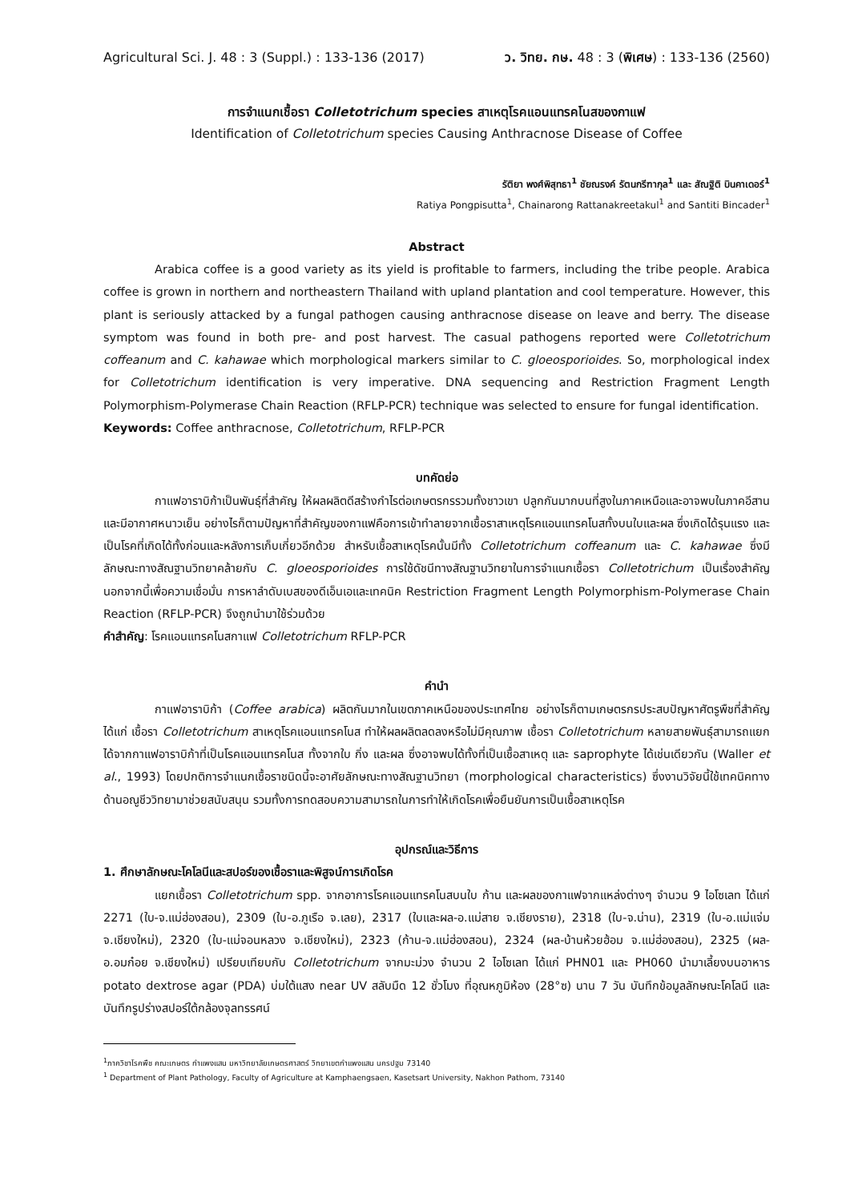Agricultural Sci. J. 48 : 3 (Suppl.) : 133-136 (2017) ว. วิทย. กษ. 48 : 3 (พิเศษ) : 133-136 (2560)
การจำแนกเชื้อรา Colletotrichum species สาเหตุโรคแอนแทรคโนสของกาแฟ
Identification of Colletotrichum species Causing Anthracnose Disease of Coffee
รัติยา พงศ์พิสุทธา<sup>1</sup> ชัยณรงค์ รัตนกรีฑากุล<sup>1</sup> และ สัณฐิติ บินคาเดอร์<sup>1</sup>
Ratiya Pongpisutta<sup>1</sup>, Chainarong Rattanakreetakul<sup>1</sup> and Santiti Bincader<sup>1</sup>
Abstract
Arabica coffee is a good variety as its yield is profitable to farmers, including the tribe people. Arabica coffee is grown in northern and northeastern Thailand with upland plantation and cool temperature. However, this plant is seriously attacked by a fungal pathogen causing anthracnose disease on leave and berry. The disease symptom was found in both pre- and post harvest. The casual pathogens reported were Colletotrichum coffeanum and C. kahawae which morphological markers similar to C. gloeosporioides. So, morphological index for Colletotrichum identification is very imperative. DNA sequencing and Restriction Fragment Length Polymorphism-Polymerase Chain Reaction (RFLP-PCR) technique was selected to ensure for fungal identification.
Keywords: Coffee anthracnose, Colletotrichum, RFLP-PCR
บทคัดย่อ
กาแฟอาราบิก้าเป็นพันธุ์ที่สำคัญ ให้ผลผลิตดีสร้างกำไรต่อเกษตรกรรวมทั้งชาวเขา ปลูกกันมากบนที่สูงในภาคเหนือและอาจพบในภาคอีสาน และมีอากาศหนาวเย็น อย่างไรก็ตามปัญหาที่สำคัญของกาแฟคือการเข้าทำลายจากเชื้อราสาเหตุโรคแอนแทรคโนสทั้งบนใบและผล ซึ่งเกิดได้รุนแรง และเป็นโรคที่เกิดได้ทั้งก่อนและหลังการเก็บเกี่ยวอีกด้วย สำหรับเชื้อสาเหตุโรคนั้นมีทั้ง Colletotrichum coffeanum และ C. kahawae ซึ่งมีลักษณะทางสัณฐานวิทยาคล้ายกับ C. gloeosporioides การใช้ดัชนีทางสัณฐานวิทยาในการจำแนกเชื้อรา Colletotrichum เป็นเรื่องสำคัญ นอกจากนี้เพื่อความเชื่อมั่น การหาลำดับเบสของดีเอ็นเอและเทคนิค Restriction Fragment Length Polymorphism-Polymerase Chain Reaction (RFLP-PCR) จึงถูกนำมาใช้ร่วมด้วย
คำสำคัญ: โรคแอนแทรคโนสกาแฟ Colletotrichum RFLP-PCR
คำนำ
กาแฟอาราบิก้า (Coffee arabica) ผลิตกันมากในเขตภาคเหนือของประเทศไทย อย่างไรก็ตามเกษตรกรประสบปัญหาศัตรูพืชที่สำคัญได้แก่ เชื้อรา Colletotrichum สาเหตุโรคแอนแทรคโนส ทำให้ผลผลิตลดลงหรือไม่มีคุณภาพ เชื้อรา Colletotrichum หลายสายพันธุ์สามารถแยกได้จากกาแฟอาราบิก้าที่เป็นโรคแอนแทรคโนส ทั้งจากใบ กิ่ง และผล ซึ่งอาจพบได้ทั้งที่เป็นเชื้อสาเหตุ และ saprophyte ได้เช่นเดียวกัน (Waller et al., 1993) โดยปกติการจำแนกเชื้อราชนิดนี้จะอาศัยลักษณะทางสัณฐานวิทยา (morphological characteristics) ซึ่งงานวิจัยนี้ใช้เทคนิคทางด้านอณูชีววิทยามาช่วยสนับสนุน รวมทั้งการทดสอบความสามารถในการทำให้เกิดโรคเพื่อยืนยันการเป็นเชื้อสาเหตุโรค
อุปกรณ์และวิธีการ
1. ศึกษาลักษณะโคโลนีและสปอร์ของเชื้อราและพิสูจน์การเกิดโรค
แยกเชื้อรา Colletotrichum spp. จากอาการโรคแอนแทรคโนสบนใบ ก้าน และผลของกาแฟจากแหล่งต่างๆ จำนวน 9 ไอโซเลท ได้แก่ 2271 (ใบ-จ.แม่ฮ่องสอน), 2309 (ใบ-อ.ภูเรือ จ.เลย), 2317 (ใบและผล-อ.แม่สาย จ.เชียงราย), 2318 (ใบ-จ.น่าน), 2319 (ใบ-อ.แม่แจ่ม จ.เชียงใหม่), 2320 (ใบ-แม่จอนหลวง จ.เชียงใหม่), 2323 (ก้าน-จ.แม่ฮ่องสอน), 2324 (ผล-บ้านห้วยฮ้อม จ.แม่ฮ่องสอน), 2325 (ผล-อ.อมก๋อย จ.เชียงใหม่) เปรียบเทียบกับ Colletotrichum จากมะม่วง จำนวน 2 ไอโซเลท ได้แก่ PHN01 และ PH060 นำมาเลี้ยงบนอาหาร potato dextrose agar (PDA) บ่มใต้แสง near UV สลับมืด 12 ชั่วโมง ที่อุณหภูมิห้อง (28°ซ) นาน 7 วัน บันทึกข้อมูลลักษณะโคโลนี และบันทึกรูปร่างสปอร์ใต้กล้องจุลทรรศน์
<sup>1</sup> ภาควิชาโรคพืช คณะเกษตร กำแพงแสน มหาวิทยาลัยเกษตรศาสตร์ วิทยาเขตกำแพงแสน นครปฐม 73140
<sup>1</sup> Department of Plant Pathology, Faculty of Agriculture at Kamphaengsaen, Kasetsart University, Nakhon Pathom, 73140